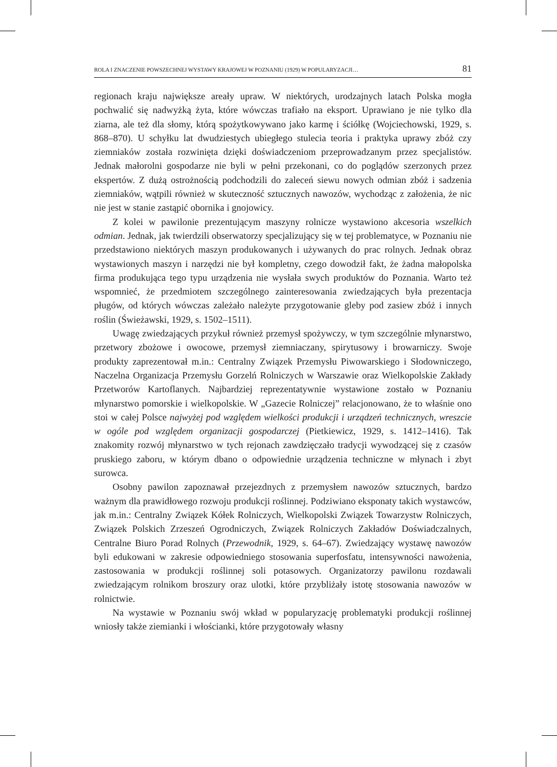ROLA I ZNACZENIE POWSZECHNEJ WYSTAWY KRAJOWEJ W POZNANIU (1929) W POPULARYZACJI… 81
regionach kraju największe areały upraw. W niektórych, urodzajnych latach Polska mogła pochwalić się nadwyżką żyta, które wówczas trafiało na eksport. Uprawiano je nie tylko dla ziarna, ale też dla słomy, którą spożytkowywano jako karmę i ściółkę (Wojciechowski, 1929, s. 868–870). U schyłku lat dwudziestych ubiegłego stulecia teoria i praktyka uprawy zbóż czy ziemniaków została rozwinięta dzięki doświadczeniom przeprowadzanym przez specjalistów. Jednak małorolni gospodarze nie byli w pełni przekonani, co do poglądów szerzonych przez ekspertów. Z dużą ostrożnością podchodzili do zaleceń siewu nowych odmian zbóż i sadzenia ziemniaków, wątpili również w skuteczność sztucznych nawozów, wychodząc z założenia, że nic nie jest w stanie zastąpić obornika i gnojowicy.
Z kolei w pawilonie prezentującym maszyny rolnicze wystawiono akcesoria wszelkich odmian. Jednak, jak twierdzili obserwatorzy specjalizujący się w tej problematyce, w Poznaniu nie przedstawiono niektórych maszyn produkowanych i używanych do prac rolnych. Jednak obraz wystawionych maszyn i narzędzi nie był kompletny, czego dowodził fakt, że żadna małopolska firma produkująca tego typu urządzenia nie wysłała swych produktów do Poznania. Warto też wspomnieć, że przedmiotem szczególnego zainteresowania zwiedzających była prezentacja pługów, od których wówczas zależało należyte przygotowanie gleby pod zasiew zbóż i innych roślin (Świeżawski, 1929, s. 1502–1511).
Uwagę zwiedzających przykuł również przemysł spożywczy, w tym szczególnie młynarstwo, przetwory zbożowe i owocowe, przemysł ziemniaczany, spirytusowy i browarniczy. Swoje produkty zaprezentował m.in.: Centralny Związek Przemysłu Piwowarskiego i Słodowniczego, Naczelna Organizacja Przemysłu Gorzelń Rolniczych w Warszawie oraz Wielkopolskie Zakłady Przetworów Kartoflanych. Najbardziej reprezentatywnie wystawione zostało w Poznaniu młynarstwo pomorskie i wielkopolskie. W „Gazecie Rolniczej” relacjonowano, że to właśnie ono stoi w całej Polsce najwyżej pod względem wielkości produkcji i urządzeń technicznych, wreszcie w ogóle pod względem organizacji gospodarczej (Pietkiewicz, 1929, s. 1412–1416). Tak znakomity rozwój młynarstwo w tych rejonach zawdzięczało tradycji wywodzącej się z czasów pruskiego zaboru, w którym dbano o odpowiednie urządzenia techniczne w młynach i zbyt surowca.
Osobny pawilon zapoznawał przejezdnych z przemysłem nawozów sztucznych, bardzo ważnym dla prawidłowego rozwoju produkcji roślinnej. Podziwiano eksponaty takich wystawców, jak m.in.: Centralny Związek Kółek Rolniczych, Wielkopolski Związek Towarzystw Rolniczych, Związek Polskich Zrzeszeń Ogrodniczych, Związek Rolniczych Zakładów Doświadczalnych, Centralne Biuro Porad Rolnych (Przewodnik, 1929, s. 64–67). Zwiedzający wystawę nawozów byli edukowani w zakresie odpowiedniego stosowania superfosfatu, intensywności nawożenia, zastosowania w produkcji roślinnej soli potasowych. Organizatorzy pawilonu rozdawali zwiedzającym rolnikom broszury oraz ulotki, które przybliżały istotę stosowania nawozów w rolnictwie.
Na wystawie w Poznaniu swój wkład w popularyzację problematyki produkcji roślinnej wniosły także ziemianki i włościanki, które przygotowały własny